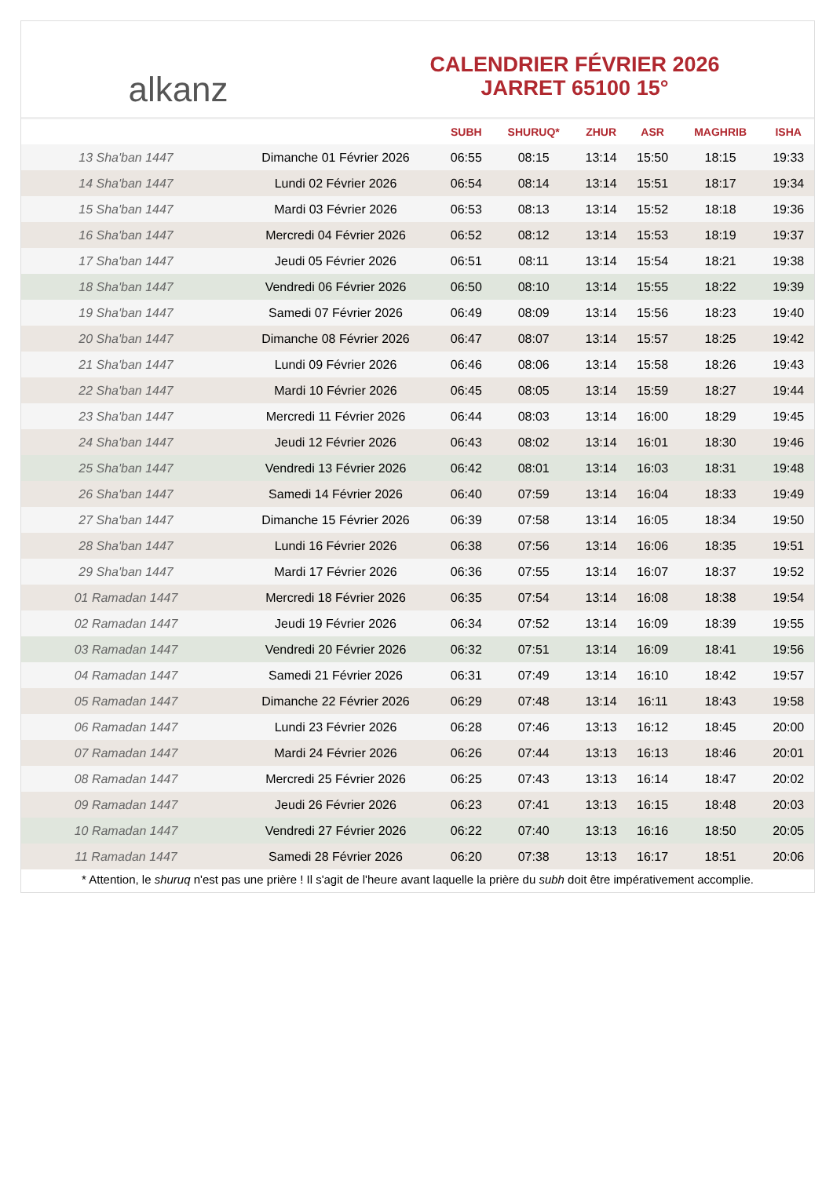alkanz
CALENDRIER FÉVRIER 2026
JARRET 65100 15°
| | | SUBH | SHURUQ* | ZHUR | ASR | MAGHRIB | ISHA |
| --- | --- | --- | --- | --- | --- | --- | --- |
| 13 Sha'ban 1447 | Dimanche 01 Février 2026 | 06:55 | 08:15 | 13:14 | 15:50 | 18:15 | 19:33 |
| 14 Sha'ban 1447 | Lundi 02 Février 2026 | 06:54 | 08:14 | 13:14 | 15:51 | 18:17 | 19:34 |
| 15 Sha'ban 1447 | Mardi 03 Février 2026 | 06:53 | 08:13 | 13:14 | 15:52 | 18:18 | 19:36 |
| 16 Sha'ban 1447 | Mercredi 04 Février 2026 | 06:52 | 08:12 | 13:14 | 15:53 | 18:19 | 19:37 |
| 17 Sha'ban 1447 | Jeudi 05 Février 2026 | 06:51 | 08:11 | 13:14 | 15:54 | 18:21 | 19:38 |
| 18 Sha'ban 1447 | Vendredi 06 Février 2026 | 06:50 | 08:10 | 13:14 | 15:55 | 18:22 | 19:39 |
| 19 Sha'ban 1447 | Samedi 07 Février 2026 | 06:49 | 08:09 | 13:14 | 15:56 | 18:23 | 19:40 |
| 20 Sha'ban 1447 | Dimanche 08 Février 2026 | 06:47 | 08:07 | 13:14 | 15:57 | 18:25 | 19:42 |
| 21 Sha'ban 1447 | Lundi 09 Février 2026 | 06:46 | 08:06 | 13:14 | 15:58 | 18:26 | 19:43 |
| 22 Sha'ban 1447 | Mardi 10 Février 2026 | 06:45 | 08:05 | 13:14 | 15:59 | 18:27 | 19:44 |
| 23 Sha'ban 1447 | Mercredi 11 Février 2026 | 06:44 | 08:03 | 13:14 | 16:00 | 18:29 | 19:45 |
| 24 Sha'ban 1447 | Jeudi 12 Février 2026 | 06:43 | 08:02 | 13:14 | 16:01 | 18:30 | 19:46 |
| 25 Sha'ban 1447 | Vendredi 13 Février 2026 | 06:42 | 08:01 | 13:14 | 16:03 | 18:31 | 19:48 |
| 26 Sha'ban 1447 | Samedi 14 Février 2026 | 06:40 | 07:59 | 13:14 | 16:04 | 18:33 | 19:49 |
| 27 Sha'ban 1447 | Dimanche 15 Février 2026 | 06:39 | 07:58 | 13:14 | 16:05 | 18:34 | 19:50 |
| 28 Sha'ban 1447 | Lundi 16 Février 2026 | 06:38 | 07:56 | 13:14 | 16:06 | 18:35 | 19:51 |
| 29 Sha'ban 1447 | Mardi 17 Février 2026 | 06:36 | 07:55 | 13:14 | 16:07 | 18:37 | 19:52 |
| 01 Ramadan 1447 | Mercredi 18 Février 2026 | 06:35 | 07:54 | 13:14 | 16:08 | 18:38 | 19:54 |
| 02 Ramadan 1447 | Jeudi 19 Février 2026 | 06:34 | 07:52 | 13:14 | 16:09 | 18:39 | 19:55 |
| 03 Ramadan 1447 | Vendredi 20 Février 2026 | 06:32 | 07:51 | 13:14 | 16:09 | 18:41 | 19:56 |
| 04 Ramadan 1447 | Samedi 21 Février 2026 | 06:31 | 07:49 | 13:14 | 16:10 | 18:42 | 19:57 |
| 05 Ramadan 1447 | Dimanche 22 Février 2026 | 06:29 | 07:48 | 13:14 | 16:11 | 18:43 | 19:58 |
| 06 Ramadan 1447 | Lundi 23 Février 2026 | 06:28 | 07:46 | 13:13 | 16:12 | 18:45 | 20:00 |
| 07 Ramadan 1447 | Mardi 24 Février 2026 | 06:26 | 07:44 | 13:13 | 16:13 | 18:46 | 20:01 |
| 08 Ramadan 1447 | Mercredi 25 Février 2026 | 06:25 | 07:43 | 13:13 | 16:14 | 18:47 | 20:02 |
| 09 Ramadan 1447 | Jeudi 26 Février 2026 | 06:23 | 07:41 | 13:13 | 16:15 | 18:48 | 20:03 |
| 10 Ramadan 1447 | Vendredi 27 Février 2026 | 06:22 | 07:40 | 13:13 | 16:16 | 18:50 | 20:05 |
| 11 Ramadan 1447 | Samedi 28 Février 2026 | 06:20 | 07:38 | 13:13 | 16:17 | 18:51 | 20:06 |
* Attention, le shuruq n'est pas une prière ! Il s'agit de l'heure avant laquelle la prière du subh doit être impérativement accomplie.